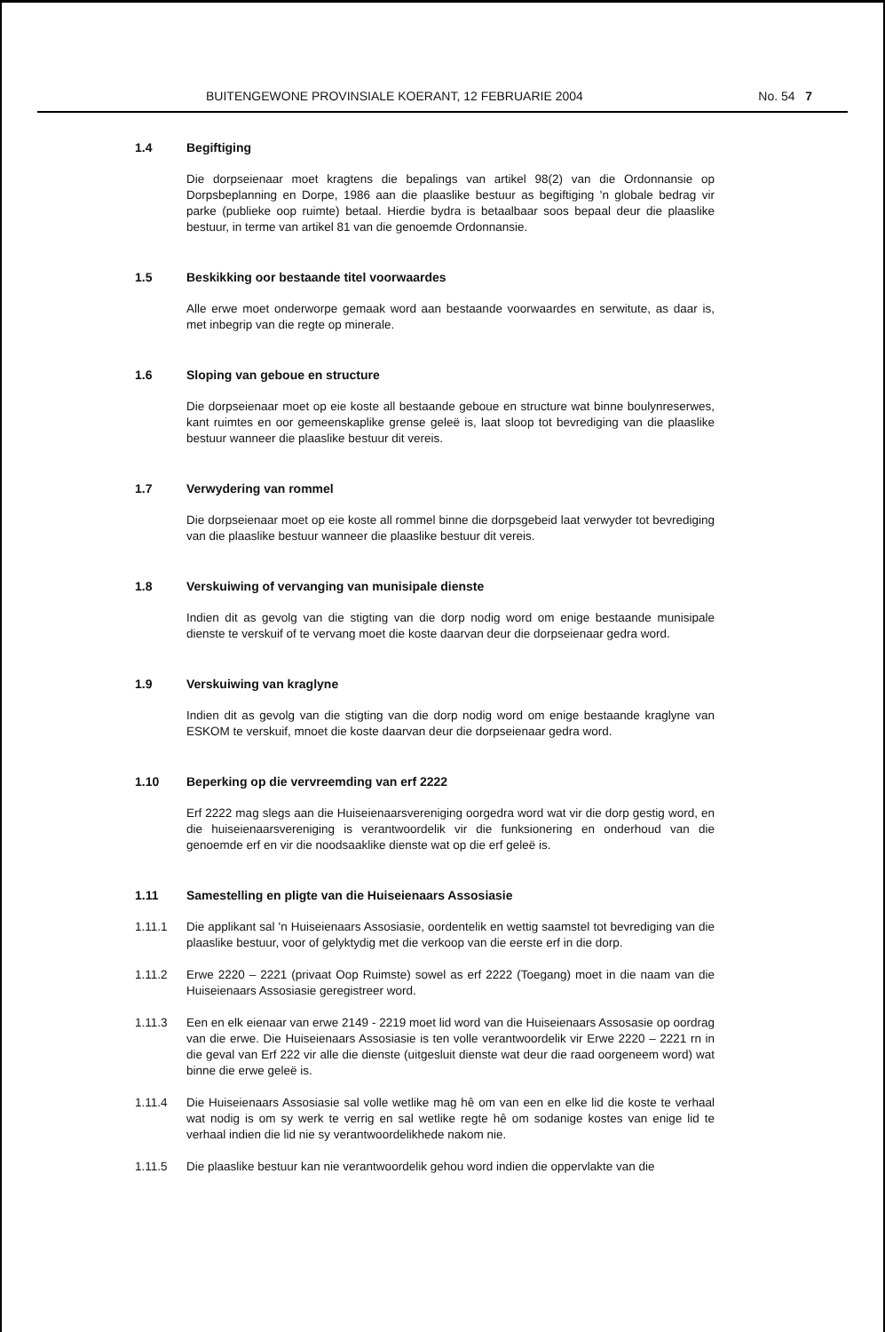BUITENGEWONE PROVINSIALE KOERANT, 12 FEBRUARIE 2004 No. 54 7
1.4 Begiftiging
Die dorpseienaar moet kragtens die bepalings van artikel 98(2) van die Ordonnansie op Dorpsbeplanning en Dorpe, 1986 aan die plaaslike bestuur as begiftiging 'n globale bedrag vir parke (publieke oop ruimte) betaal. Hierdie bydra is betaalbaar soos bepaal deur die plaaslike bestuur, in terme van artikel 81 van die genoemde Ordonnansie.
1.5 Beskikking oor bestaande titel voorwaardes
Alle erwe moet onderworpe gemaak word aan bestaande voorwaardes en serwitute, as daar is, met inbegrip van die regte op minerale.
1.6 Sloping van geboue en structure
Die dorpseienaar moet op eie koste all bestaande geboue en structure wat binne boulynreserwes, kant ruimtes en oor gemeenskaplike grense geleë is, laat sloop tot bevrediging van die plaaslike bestuur wanneer die plaaslike bestuur dit vereis.
1.7 Verwydering van rommel
Die dorpseienaar moet op eie koste all rommel binne die dorpsgebeid laat verwyder tot bevrediging van die plaaslike bestuur wanneer die plaaslike bestuur dit vereis.
1.8 Verskuiwing of vervanging van munisipale dienste
Indien dit as gevolg van die stigting van die dorp nodig word om enige bestaande munisipale dienste te verskuif of te vervang moet die koste daarvan deur die dorpseienaar gedra word.
1.9 Verskuiwing van kraglyne
Indien dit as gevolg van die stigting van die dorp nodig word om enige bestaande kraglyne van ESKOM te verskuif, mnoet die koste daarvan deur die dorpseienaar gedra word.
1.10 Beperking op die vervreemding van erf 2222
Erf 2222 mag slegs aan die Huiseienaarsvereniging oorgedra word wat vir die dorp gestig word, en die huiseienaarsvereniging is verantwoordelik vir die funksionering en onderhoud van die genoemde erf en vir die noodsaaklike dienste wat op die erf geleë is.
1.11 Samestelling en pligte van die Huiseienaars Assosiasie
1.11.1 Die applikant sal 'n Huiseienaars Assosiasie, oordentelik en wettig saamstel tot bevrediging van die plaaslike bestuur, voor of gelyktydig met die verkoop van die eerste erf in die dorp.
1.11.2 Erwe 2220 – 2221 (privaat Oop Ruimste) sowel as erf 2222 (Toegang) moet in die naam van die Huiseienaars Assosiasie geregistreer word.
1.11.3 Een en elk eienaar van erwe 2149 - 2219 moet lid word van die Huiseienaars Assosasie op oordrag van die erwe. Die Huiseienaars Assosiasie is ten volle verantwoordelik vir Erwe 2220 – 2221 rn in die geval van Erf 222 vir alle die dienste (uitgesluit dienste wat deur die raad oorgeneem word) wat binne die erwe geleë is.
1.11.4 Die Huiseienaars Assosiasie sal volle wetlike mag hê om van een en elke lid die koste te verhaal wat nodig is om sy werk te verrig en sal wetlike regte hê om sodanige kostes van enige lid te verhaal indien die lid nie sy verantwoordelikhede nakom nie.
1.11.5 Die plaaslike bestuur kan nie verantwoordelik gehou word indien die oppervlakte van die